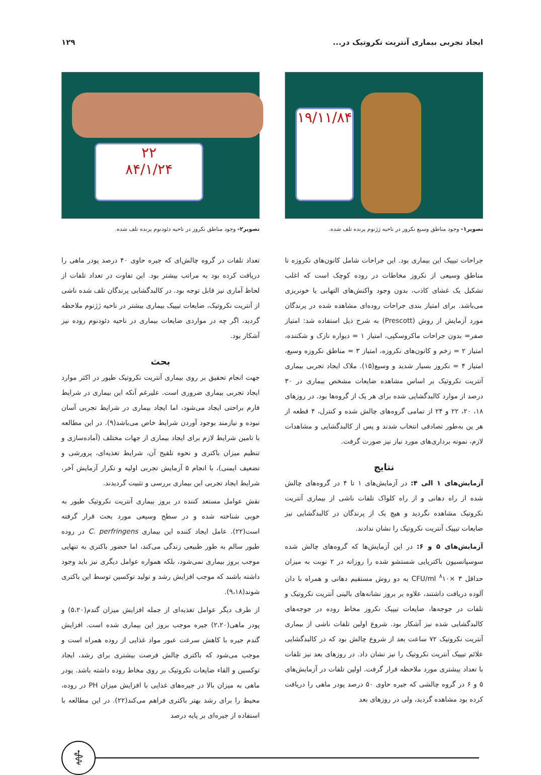ایجاد تجربی بیماری آنتریت نکروتیک در... ۱۲۹
۱۹/۱۱/۸۴
تصویر۱- وجود مناطق وسیع نکروز در ناحیه ژژنوم پرنده تلف شده.
جراحات تیپیک این بیماری بود. این جراحات شامل کانون‌های نکروزه تا مناطق وسیعی از نکروز مخاطات در روده کوچک است که اغلب تشکیل یک غشای کاذب، بدون وجود واکنش‌های التهابی یا خونریزی می‌باشد. برای امتیاز بندی جراحات روده‌ای مشاهده شده در پرندگان مورد آزمایش از روش (Prescott) به شرح ذیل استفاده شد: امتیاز صفر= بدون جراحات ماکروسکپی، امتیاز ۱ = دیواره نازک و شکننده، امتیاز ۲ = زخم و کانون‌های نکروزه، امتیاز ۳ = مناطق نکروزه وسیع، امتیاز ۴ = نکروز بسیار شدید و وسیع(۱۵). ملاک ایجاد تجربی بیماری آنتریت نکروتیک بر اساس مشاهده ضایعات مشخص بیماری در ۳۰ درصد از موارد کالبدگشایی شده برای هر یک از گروه‌ها بود. در روزهای ۱۸، ۲۰، ۲۲ و ۲۴ از تمامی گروه‌های چالش شده و کنترل، ۴ قطعه از هر پن به‌طور تصادفی انتخاب شدند و پس از کالبدگشایی و مشاهدات لازم، نمونه برداری‌های مورد نیاز نیز صورت گرفت.
نتایج
آزمایش‌های ۱ الی ۴: در آزمایش‌های ۱ تا ۴ در گروه‌های چالش شده از راه دهانی و از راه کلواک تلفات ناشی از بیماری آنتریت نکروتیک مشاهده نگردید و هیچ یک از پرندگان در کالبدگشایی نیز ضایعات تیپیک آنتریت نکروتیک را نشان ندادند.
آزمایش‌های ۵ و ۶: در این آزمایش‌ها که گروه‌های چالش شده سوسپانسیون باکتریایی شستشو شده را روزانه در ۲ نوبت به میزان حداقل CFU/ml <sup>۸</sup>۱۰× ۳ به دو روش مستقیم دهانی و همراه با دان آلوده دریافت داشتند، علاوه بر بروز نشانه‌های بالینی آنتریت نکروتیک و تلفات در جوجه‌ها، ضایعات تیپیک نکروز مخاط روده در جوجه‌های کالبدگشایی شده نیز آشکار بود. شروع اولین تلفات ناشی از بیماری آنتریت نکروتیک ۷۲ ساعت بعد از شروع چالش بود که در کالبدگشایی علائم تیپیک آنتریت نکروتیک را نیز نشان داد. در روزهای بعد نیز تلفات با تعداد بیشتری مورد ملاحظه قرار گرفت. اولین تلفات در آزمایش‌های ۵ و ۶ در گروه چالشی که جیره حاوی ۵۰ درصد پودر ماهی را دریافت کرده بود مشاهده گردید، ولی در روزهای بعد
۲۲
۸۴/۱/۲۴
تصویر۲- وجود مناطق نکروز در ناحیه دئودنوم پرنده تلف شده.
تعداد تلفات در گروه چالش‌ای که جیره حاوی ۴۰ درصد پودر ماهی را دریافت کرده بود به مراتب بیشتر بود. این تفاوت در تعداد تلفات از لحاظ آماری نیز قابل توجه بود. در کالبدگشایی پرندگان تلف شده ناشی از آنتریت نکروتیک، ضایعات تیپیک بیماری بیشتر در ناحیه ژژنوم ملاحظه گردید، اگر چه در مواردی ضایعات بیماری در ناحیه دئودنوم روده نیز آشکار بود.
بحث
جهت انجام تحقیق بر روی بیماری آنتریت نکروتیک طیور در اکثر موارد ایجاد تجربی بیماری ضروری است. علیرغم آنکه این بیماری در شرایط فارم براحتی ایجاد می‌شود، اما ایجاد بیماری در شرایط تجربی آسان نبوده و نیازمند بوجود آوردن شرایط خاص می‌باشد(۹). در این مطالعه با تامین شرایط لازم برای ایجاد بیماری از جهات مختلف (آماده‌سازی و تنظیم میزان باکتری و نحوه تلقیح آن، شرایط تغذیه‌ای، پرورشی و تضعیف ایمنی)، با انجام ۵ آزمایش تجربی اولیه و تکرار آزمایش آخر، شرایط ایجاد تجربی این بیماری بررسی و تثبیت گردیدند.
نقش عوامل مستعد کننده در بروز بیماری آنتریت نکروتیک طیور به خوبی شناخته شده و در سطح وسیعی مورد بحث قرار گرفته است(۲۲). عامل ایجاد کننده این بیماری C. perfringens در روده طیور سالم به طور طبیعی زندگی می‌کند، اما حضور باکتری به تنهایی موجب بروز بیماری نمی‌شود، بلکه همواره عوامل دیگری نیز باید وجود داشته باشند که موجب افزایش رشد و تولید توکسین توسط این باکتری شوند(۹،۱۸).
از طرف دیگر عوامل تغذیه‌ای از جمله افزایش میزان گندم(۵،۲۰) و پودر ماهی(۲،۲۰) جیره موجب بروز این بیماری شده است. افزایش گندم جیره با کاهش سرعت عبور مواد غذایی از روده همراه است و موجب می‌شود که باکتری چالش فرصت بیشتری برای رشد، ایجاد توکسین و القاء ضایعات نکروتیک بر روی مخاط روده داشته باشد. پودر ماهی به میزان بالا در جیره‌های غذایی با افزایش میزان PH در روده، محیط را برای رشد بهتر باکتری فراهم می‌کند(۲۲). در این مطالعه با استفاده از جیره‌ای بر پایه درصد
⚕